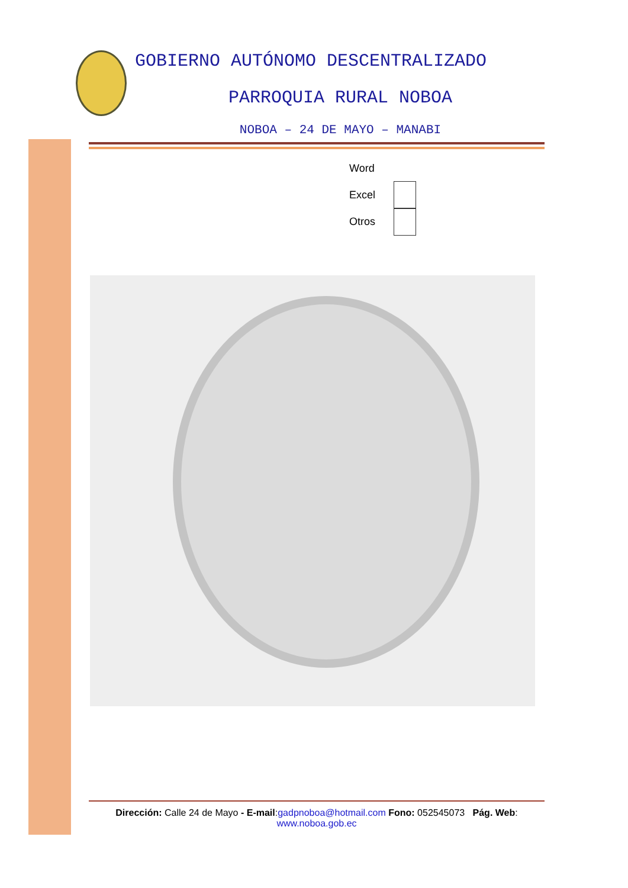GOBIERNO AUTÓNOMO DESCENTRALIZADO
PARROQUIA RURAL NOBOA
NOBOA – 24 DE MAYO – MANABI
Word
Excel
Otros
Dirección: Calle 24 de Mayo - E-mail:gadpnoboa@hotmail.com Fono: 052545073 Pág. Web:
www.noboa.gob.ec